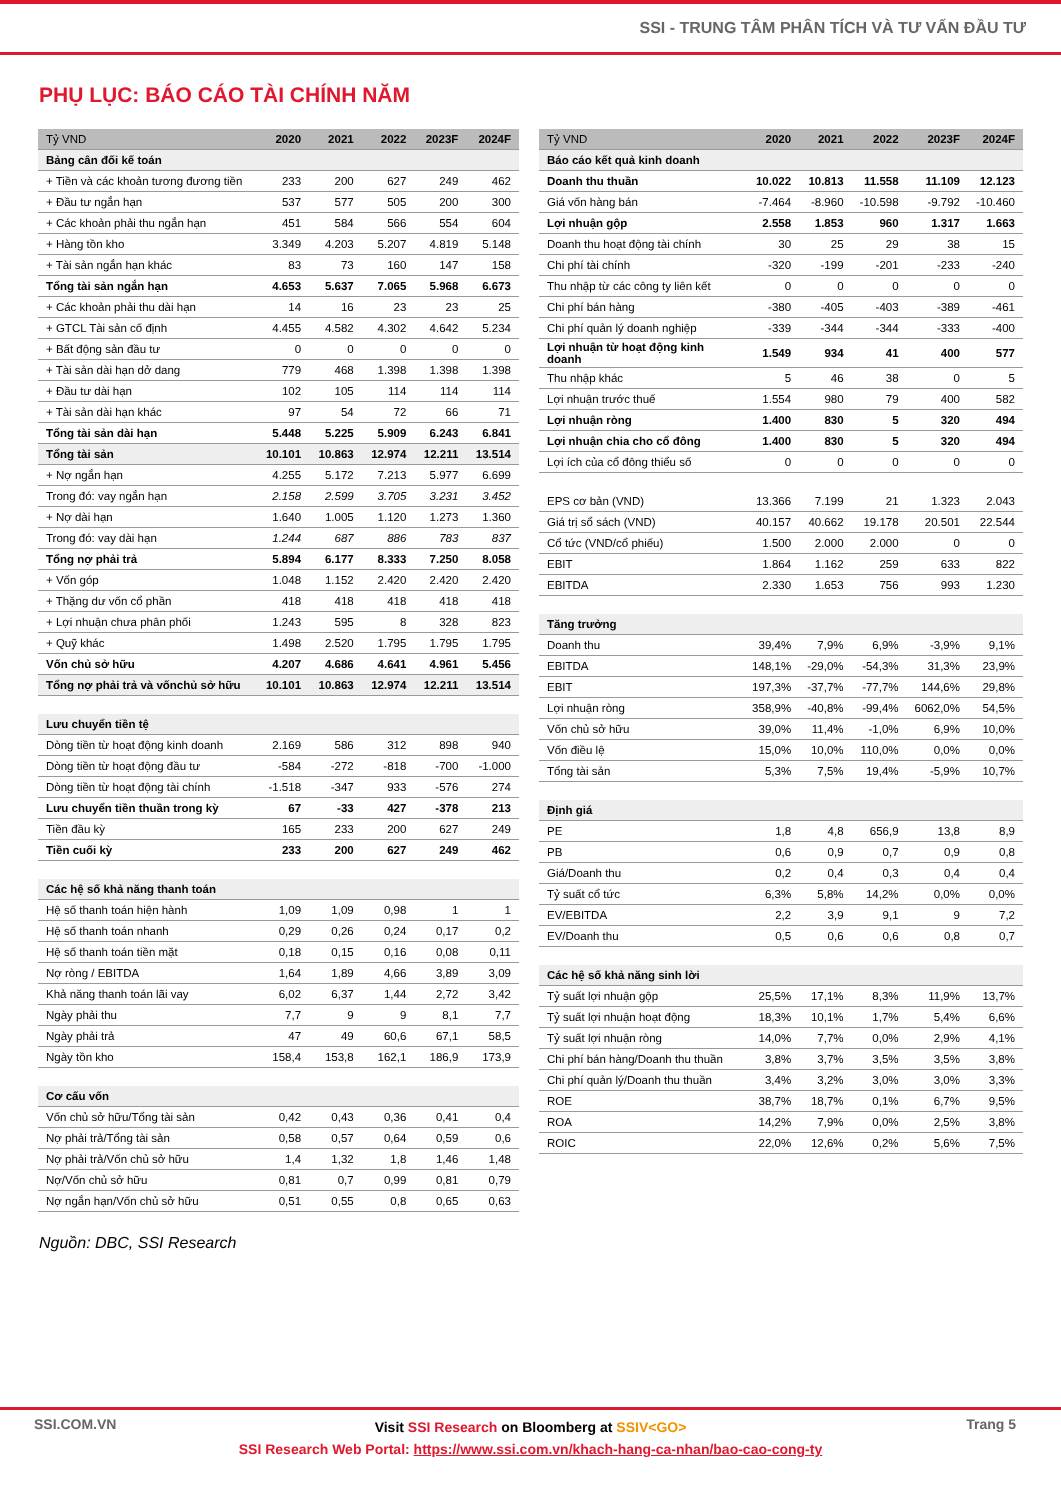SSI - TRUNG TÂM PHÂN TÍCH VÀ TƯ VẤN ĐẦU TƯ
PHỤ LỤC: BÁO CÁO TÀI CHÍNH NĂM
| Tỷ VND | 2020 | 2021 | 2022 | 2023F | 2024F |
| --- | --- | --- | --- | --- | --- |
| Bảng cân đối kế toán | | | | | |
| + Tiền và các khoản tương đương tiền | 233 | 200 | 627 | 249 | 462 |
| + Đầu tư ngắn hạn | 537 | 577 | 505 | 200 | 300 |
| + Các khoản phải thu ngắn hạn | 451 | 584 | 566 | 554 | 604 |
| + Hàng tồn kho | 3.349 | 4.203 | 5.207 | 4.819 | 5.148 |
| + Tài sản ngắn hạn khác | 83 | 73 | 160 | 147 | 158 |
| Tổng tài sản ngắn hạn | 4.653 | 5.637 | 7.065 | 5.968 | 6.673 |
| + Các khoản phải thu dài hạn | 14 | 16 | 23 | 23 | 25 |
| + GTCL Tài sản cố định | 4.455 | 4.582 | 4.302 | 4.642 | 5.234 |
| + Bất động sản đầu tư | 0 | 0 | 0 | 0 | 0 |
| + Tài sản dài hạn dở dang | 779 | 468 | 1.398 | 1.398 | 1.398 |
| + Đầu tư dài hạn | 102 | 105 | 114 | 114 | 114 |
| + Tài sản dài hạn khác | 97 | 54 | 72 | 66 | 71 |
| Tổng tài sản dài hạn | 5.448 | 5.225 | 5.909 | 6.243 | 6.841 |
| Tổng tài sản | 10.101 | 10.863 | 12.974 | 12.211 | 13.514 |
| + Nợ ngắn hạn | 4.255 | 5.172 | 7.213 | 5.977 | 6.699 |
| Trong đó: vay ngắn hạn | 2.158 | 2.599 | 3.705 | 3.231 | 3.452 |
| + Nợ dài hạn | 1.640 | 1.005 | 1.120 | 1.273 | 1.360 |
| Trong đó: vay dài hạn | 1.244 | 687 | 886 | 783 | 837 |
| Tổng nợ phải trả | 5.894 | 6.177 | 8.333 | 7.250 | 8.058 |
| + Vốn góp | 1.048 | 1.152 | 2.420 | 2.420 | 2.420 |
| + Thặng dư vốn cổ phần | 418 | 418 | 418 | 418 | 418 |
| + Lợi nhuận chưa phân phối | 1.243 | 595 | 8 | 328 | 823 |
| + Quỹ khác | 1.498 | 2.520 | 1.795 | 1.795 | 1.795 |
| Vốn chủ sở hữu | 4.207 | 4.686 | 4.641 | 4.961 | 5.456 |
| Tổng nợ phải trả và vốnchủ sở hữu | 10.101 | 10.863 | 12.974 | 12.211 | 13.514 |
| Lưu chuyển tiền tệ | | | | | |
| Dòng tiền từ hoạt động kinh doanh | 2.169 | 586 | 312 | 898 | 940 |
| Dòng tiền từ hoạt động đầu tư | -584 | -272 | -818 | -700 | -1.000 |
| Dòng tiền từ hoạt động tài chính | -1.518 | -347 | 933 | -576 | 274 |
| Lưu chuyển tiền thuần trong kỳ | 67 | -33 | 427 | -378 | 213 |
| Tiền đầu kỳ | 165 | 233 | 200 | 627 | 249 |
| Tiền cuối kỳ | 233 | 200 | 627 | 249 | 462 |
| Các hệ số khả năng thanh toán | | | | | |
| Hệ số thanh toán hiện hành | 1,09 | 1,09 | 0,98 | 1 | 1 |
| Hệ số thanh toán nhanh | 0,29 | 0,26 | 0,24 | 0,17 | 0,2 |
| Hệ số thanh toán tiền mặt | 0,18 | 0,15 | 0,16 | 0,08 | 0,11 |
| Nợ ròng / EBITDA | 1,64 | 1,89 | 4,66 | 3,89 | 3,09 |
| Khả năng thanh toán lãi vay | 6,02 | 6,37 | 1,44 | 2,72 | 3,42 |
| Ngày phải thu | 7,7 | 9 | 9 | 8,1 | 7,7 |
| Ngày phải trả | 47 | 49 | 60,6 | 67,1 | 58,5 |
| Ngày tồn kho | 158,4 | 153,8 | 162,1 | 186,9 | 173,9 |
| Cơ cấu vốn | | | | | |
| Vốn chủ sở hữu/Tổng tài sản | 0,42 | 0,43 | 0,36 | 0,41 | 0,4 |
| Nợ phải trả/Tổng tài sản | 0,58 | 0,57 | 0,64 | 0,59 | 0,6 |
| Nợ phải trả/Vốn chủ sở hữu | 1,4 | 1,32 | 1,8 | 1,46 | 1,48 |
| Nợ/Vốn chủ sở hữu | 0,81 | 0,7 | 0,99 | 0,81 | 0,79 |
| Nợ ngắn hạn/Vốn chủ sở hữu | 0,51 | 0,55 | 0,8 | 0,65 | 0,63 |
| Tỷ VND | 2020 | 2021 | 2022 | 2023F | 2024F |
| --- | --- | --- | --- | --- | --- |
| Báo cáo kết quả kinh doanh | | | | | |
| Doanh thu thuần | 10.022 | 10.813 | 11.558 | 11.109 | 12.123 |
| Giá vốn hàng bán | -7.464 | -8.960 | -10.598 | -9.792 | -10.460 |
| Lợi nhuận gộp | 2.558 | 1.853 | 960 | 1.317 | 1.663 |
| Doanh thu hoạt động tài chính | 30 | 25 | 29 | 38 | 15 |
| Chi phí tài chính | -320 | -199 | -201 | -233 | -240 |
| Thu nhập từ các công ty liên kết | 0 | 0 | 0 | 0 | 0 |
| Chi phí bán hàng | -380 | -405 | -403 | -389 | -461 |
| Chi phí quản lý doanh nghiệp | -339 | -344 | -344 | -333 | -400 |
| Lợi nhuận từ hoạt động kinh doanh | 1.549 | 934 | 41 | 400 | 577 |
| Thu nhập khác | 5 | 46 | 38 | 0 | 5 |
| Lợi nhuận trước thuế | 1.554 | 980 | 79 | 400 | 582 |
| Lợi nhuận ròng | 1.400 | 830 | 5 | 320 | 494 |
| Lợi nhuận chia cho cổ đông | 1.400 | 830 | 5 | 320 | 494 |
| Lợi ích của cổ đông thiểu số | 0 | 0 | 0 | 0 | 0 |
| EPS cơ bản (VND) | 13.366 | 7.199 | 21 | 1.323 | 2.043 |
| Giá trị sổ sách (VND) | 40.157 | 40.662 | 19.178 | 20.501 | 22.544 |
| Cổ tức (VND/cổ phiếu) | 1.500 | 2.000 | 2.000 | 0 | 0 |
| EBIT | 1.864 | 1.162 | 259 | 633 | 822 |
| EBITDA | 2.330 | 1.653 | 756 | 993 | 1.230 |
| Tăng trưởng | | | | | |
| Doanh thu | 39,4% | 7,9% | 6,9% | -3,9% | 9,1% |
| EBITDA | 148,1% | -29,0% | -54,3% | 31,3% | 23,9% |
| EBIT | 197,3% | -37,7% | -77,7% | 144,6% | 29,8% |
| Lợi nhuận ròng | 358,9% | -40,8% | -99,4% | 6062,0% | 54,5% |
| Vốn chủ sở hữu | 39,0% | 11,4% | -1,0% | 6,9% | 10,0% |
| Vốn điều lệ | 15,0% | 10,0% | 110,0% | 0,0% | 0,0% |
| Tổng tài sản | 5,3% | 7,5% | 19,4% | -5,9% | 10,7% |
| Định giá | | | | | |
| PE | 1,8 | 4,8 | 656,9 | 13,8 | 8,9 |
| PB | 0,6 | 0,9 | 0,7 | 0,9 | 0,8 |
| Giá/Doanh thu | 0,2 | 0,4 | 0,3 | 0,4 | 0,4 |
| Tỷ suất cổ tức | 6,3% | 5,8% | 14,2% | 0,0% | 0,0% |
| EV/EBITDA | 2,2 | 3,9 | 9,1 | 9 | 7,2 |
| EV/Doanh thu | 0,5 | 0,6 | 0,6 | 0,8 | 0,7 |
| Các hệ số khả năng sinh lời | | | | | |
| Tỷ suất lợi nhuận gộp | 25,5% | 17,1% | 8,3% | 11,9% | 13,7% |
| Tỷ suất lợi nhuận hoạt động | 18,3% | 10,1% | 1,7% | 5,4% | 6,6% |
| Tỷ suất lợi nhuận ròng | 14,0% | 7,7% | 0,0% | 2,9% | 4,1% |
| Chi phí bán hàng/Doanh thu thuần | 3,8% | 3,7% | 3,5% | 3,5% | 3,8% |
| Chi phí quản lý/Doanh thu thuần | 3,4% | 3,2% | 3,0% | 3,0% | 3,3% |
| ROE | 38,7% | 18,7% | 0,1% | 6,7% | 9,5% |
| ROA | 14,2% | 7,9% | 0,0% | 2,5% | 3,8% |
| ROIC | 22,0% | 12,6% | 0,2% | 5,6% | 7,5% |
Nguồn: DBC, SSI Research
SSI.COM.VN Trang 5
Visit SSI Research on Bloomberg at SSIV<GO>
SSI Research Web Portal: https://www.ssi.com.vn/khach-hang-ca-nhan/bao-cao-cong-ty